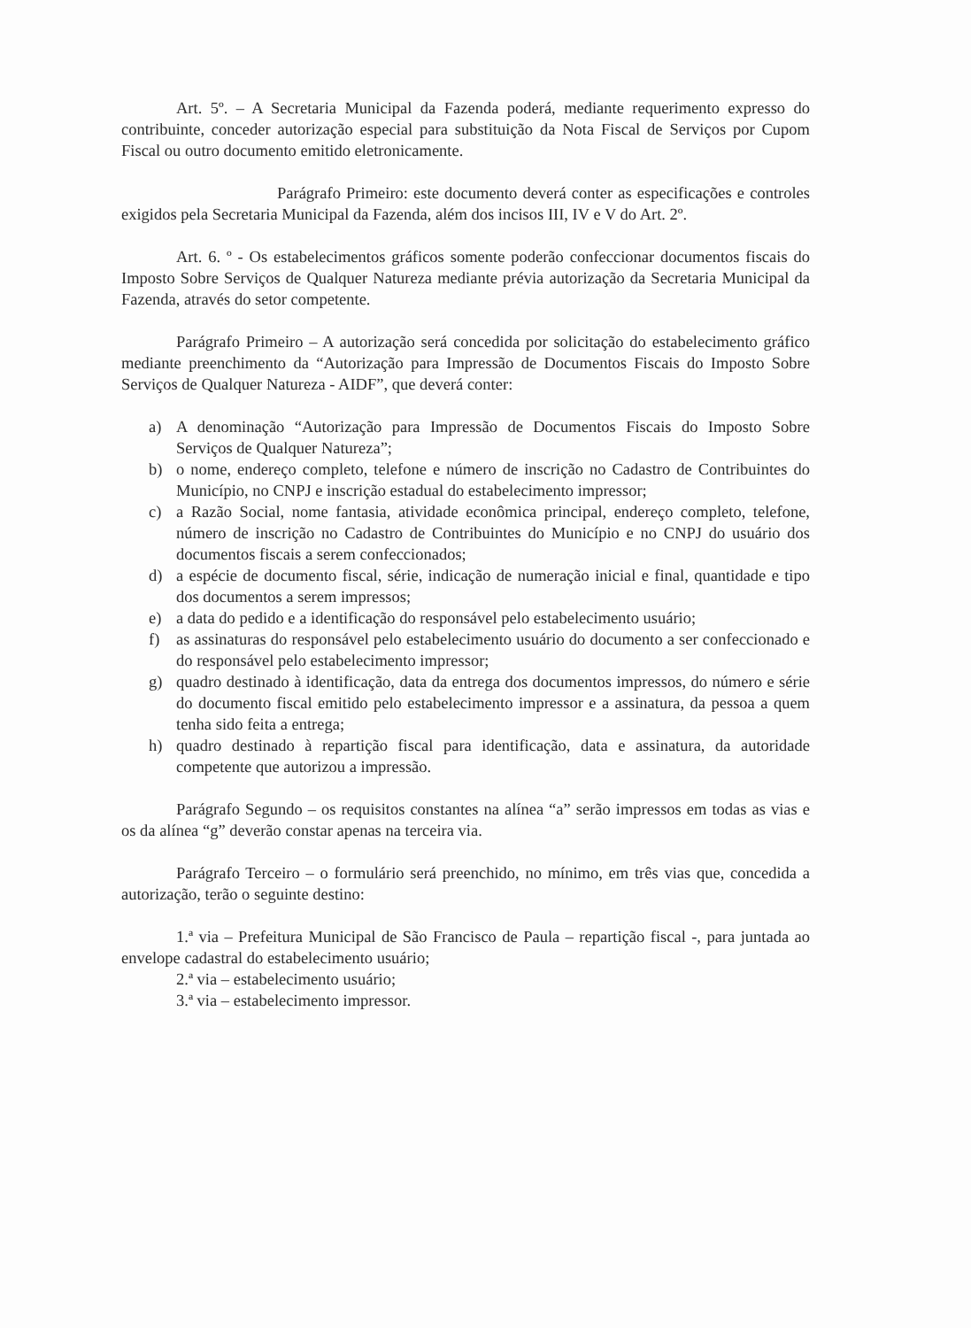Art. 5º. – A Secretaria Municipal da Fazenda poderá, mediante requerimento expresso do contribuinte, conceder autorização especial para substituição da Nota Fiscal de Serviços por Cupom Fiscal ou outro documento emitido eletronicamente.
Parágrafo Primeiro: este documento deverá conter as especificações e controles exigidos pela Secretaria Municipal da Fazenda, além dos incisos III, IV e V do Art. 2º.
Art. 6. º - Os estabelecimentos gráficos somente poderão confeccionar documentos fiscais do Imposto Sobre Serviços de Qualquer Natureza mediante prévia autorização da Secretaria Municipal da Fazenda, através do setor competente.
Parágrafo Primeiro – A autorização será concedida por solicitação do estabelecimento gráfico mediante preenchimento da “Autorização para Impressão de Documentos Fiscais do Imposto Sobre Serviços de Qualquer Natureza - AIDF”, que deverá conter:
a) A denominação “Autorização para Impressão de Documentos Fiscais do Imposto Sobre Serviços de Qualquer Natureza”;
b) o nome, endereço completo, telefone e número de inscrição no Cadastro de Contribuintes do Município, no CNPJ e inscrição estadual do estabelecimento impressor;
c) a Razão Social, nome fantasia, atividade econômica principal, endereço completo, telefone, número de inscrição no Cadastro de Contribuintes do Município e no CNPJ do usuário dos documentos fiscais a serem confeccionados;
d) a espécie de documento fiscal, série, indicação de numeração inicial e final, quantidade e tipo dos documentos a serem impressos;
e) a data do pedido e a identificação do responsável pelo estabelecimento usuário;
f) as assinaturas do responsável pelo estabelecimento usuário do documento a ser confeccionado e do responsável pelo estabelecimento impressor;
g) quadro destinado à identificação, data da entrega dos documentos impressos, do número e série do documento fiscal emitido pelo estabelecimento impressor e a assinatura, da pessoa a quem tenha sido feita a entrega;
h) quadro destinado à repartição fiscal para identificação, data e assinatura, da autoridade competente que autorizou a impressão.
Parágrafo Segundo – os requisitos constantes na alínea “a” serão impressos em todas as vias e os da alínea “g” deverão constar apenas na terceira via.
Parágrafo Terceiro – o formulário será preenchido, no mínimo, em três vias que, concedida a autorização, terão o seguinte destino:
1.ª via – Prefeitura Municipal de São Francisco de Paula – repartição fiscal -, para juntada ao envelope cadastral do estabelecimento usuário;
2.ª via – estabelecimento usuário;
3.ª via – estabelecimento impressor.